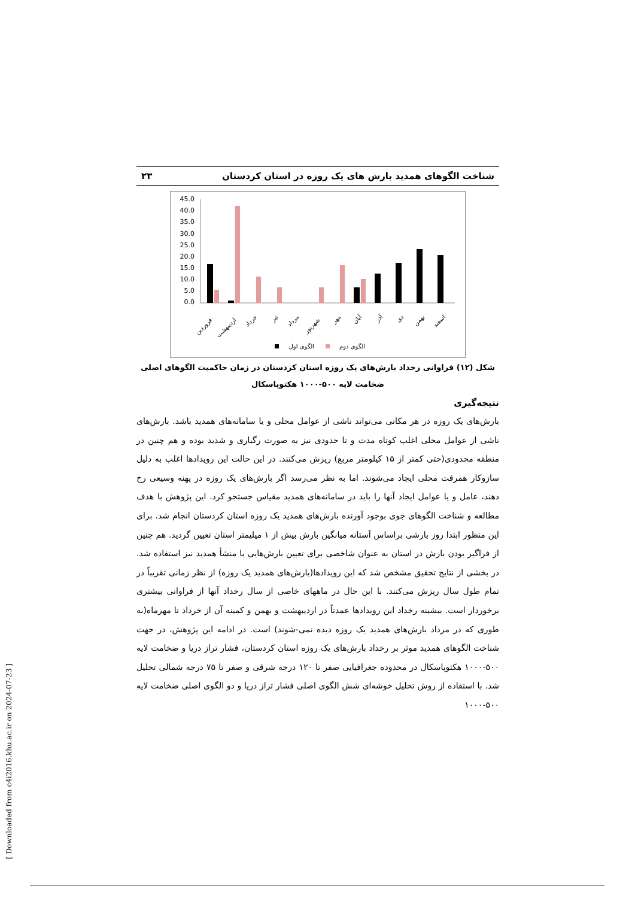شناخت الگوهای همدید بارش های یک روزه در استان کردستان ۲۳
45.0
40.0
35.0
30.0
25.0
20.0
15.0
10.0
5.0
0.0
فروردین
اردیبهشت
خرداد
تیر
مرداد
شهریور
مهر
آبان
آذر
دی
بهمن
اسفند
الگوی اول
الگوی دوم
شکل (۱۲) فراوانی رخداد بارش‌های یک روزه استان کردستان در زمان حاکمیت الگوهای اصلی
ضخامت لایه ۵۰۰-۱۰۰۰ هکتوپاسکال
نتیجه‌گیری
بارش‌های یک روزه در هر مکانی می‌تواند ناشی از عوامل محلی و یا سامانه‌های همدید باشد. بارش‌های ناشی از عوامل محلی اغلب کوتاه مدت و تا حدودی نیز به صورت رگباری و شدید بوده و هم چنین در منطقه محدودی(حتی کمتر از ۱۵ کیلومتر مربع) ریزش می‌کنند. در این حالت این رویدادها اغلب به دلیل سازوکار همرفت محلی ایجاد می‌شوند. اما به نظر می‌رسد اگر بارش‌های یک روزه در پهنه وسیعی رخ دهند، عامل و یا عوامل ایجاد آنها را باید در سامانه‌های همدید مقیاس جستجو کرد. این پژوهش با هدف مطالعه و شناخت الگوهای جوی بوجود آورنده بارش‌های همدید یک روزه استان کردستان انجام شد. برای این منظور ابتدا روز بارشی براساس آستانه میانگین بارش بیش از ۱ میلیمتر استان تعیین گردید. هم چنین از فراگیر بودن بارش در استان به عنوان شاخصی برای تعیین بارش‌هایی با منشأ همدید نیز استفاده شد. در بخشی از نتایج تحقیق مشخص شد که این رویدادها(بارش‌های همدید یک روزه) از نظر زمانی تقریباً در تمام طول سال ریزش می‌کنند. با این حال در ماههای خاصی از سال رخداد آنها از فراوانی بیشتری برخوردار است. بیشینه رخداد این رویدادها عمدتاً در اردیبهشت و بهمن و کمینه آن از خرداد تا مهرماه(به طوری که در مرداد بارش‌های همدید یک روزه دیده نمی-شوند) است. در ادامه این پژوهش، در جهت شناخت الگوهای همدید موثر بر رخداد بارش‌های یک روزه استان کردستان، فشار تراز دریا و ضخامت لایه ۵۰۰-۱۰۰۰ هکتوپاسکال در محدوده جغرافیایی صفر تا ۱۲۰ درجه شرقی و صفر تا ۷۵ درجه شمالی تحلیل شد. با استفاده از روش تحلیل خوشه‌ای شش الگوی اصلی فشار تراز دریا و دو الگوی اصلی ضخامت لایه ۵۰۰-۱۰۰۰
[ Downloaded from c4i2016.khu.ac.ir on 2024-07-23 ]